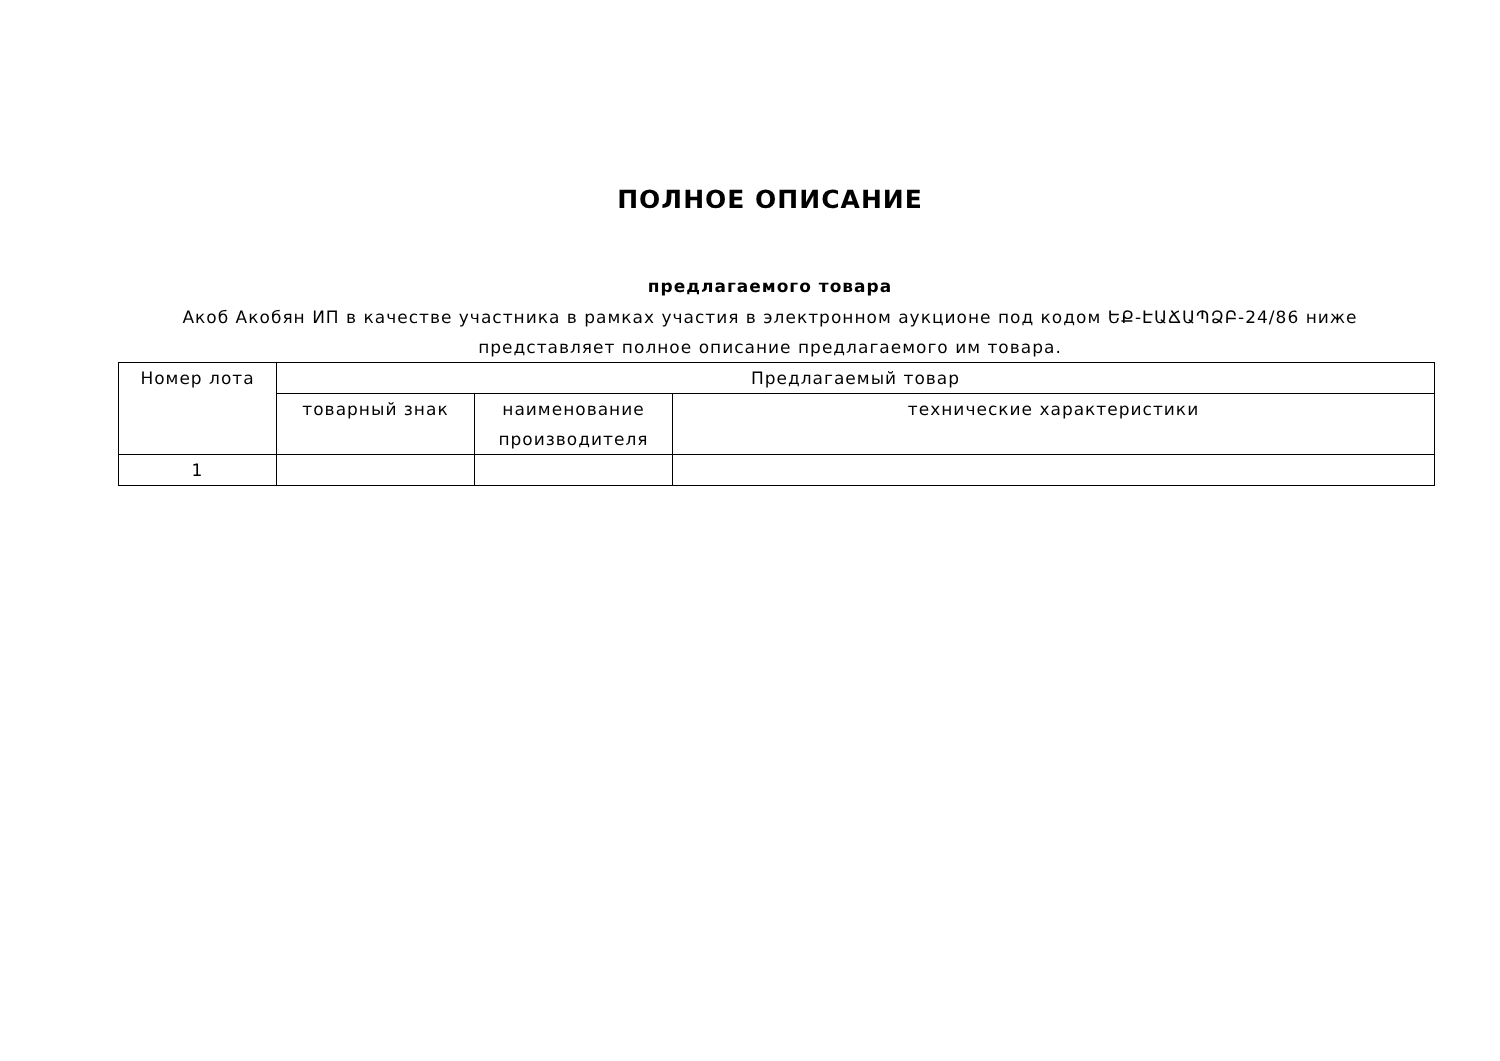ПОЛНОЕ ОПИСАНИЕ
предлагаемого товара
Акоб Акобян ИП в качестве участника в рамках участия в электронном аукционе под кодом ԵՔ-ԷԱՃԱՊՁԲ-24/86 ниже представляет полное описание предлагаемого им товара.
| Номер лота | Предлагаемый товар | | |
| | товарный знак | наименование производителя | технические характеристики |
| 1 | | | |